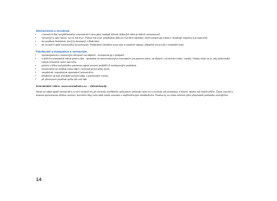Nechutenství a nevolnost
v konečné fázi nevyléčitelného onemocnění nebo jako vedlejší účinek některých léků je běžné nechutenství.
nemocný si sám řekne, na co má chuť. Pokud má chuť, podáváme jídlo po menších dávkách, které podporuje trávení, obsahuje vitaminy a je kalorické.
lze podávat Nutridrink, který je dostupný v lékárnách.
při zvracení ulpět nemocného do polosedu. Podáváme odstátou coca-colu a studené nápoje, případně coca-colu v kostkách ledu.
Polohování a manipulace s nemocným
nemanipulovat s nemocným úchopem za zápěstí - uchopovat jej v podpaží.
u ležícího pravidelně měnit polohu těla - zpravidla ve dvouhodinových intervalech (na jednom boku, na zádech, na druhém boku, vsedě). Dbejte však na to, aby polohování nebylo bolestivé nebo nad míru.
polohu v těžce pohyblivého pacienta zajistit pomocí polštářů či molitanových podložek.
nemocného se dotýkat celou dlaní, nechytat jej konečky prstů.
nespěchat, respektovat zpomalení nemocného.
přetáčení na bok provádět pomocí páky z pokrčených nohou.
při přesunech používat spíše tah než tlak.
Instruktážní video: www.cestadomu.cz – videonávody
Nelze se trápit apatií nemocného a není vhodné mu při mnohdy konfliktním způsobem udržovat nebo mu vnucovat své představy a řešení. Apatie má hodně příčin. Často souvisí s únavou způsobenou těžkou nemocí, tlumícími léky nebo také může souviset s nepříměřenými očekáváními. Rodina by se měla rolímem píče přizpůsobit potřebám umírajícího.
14